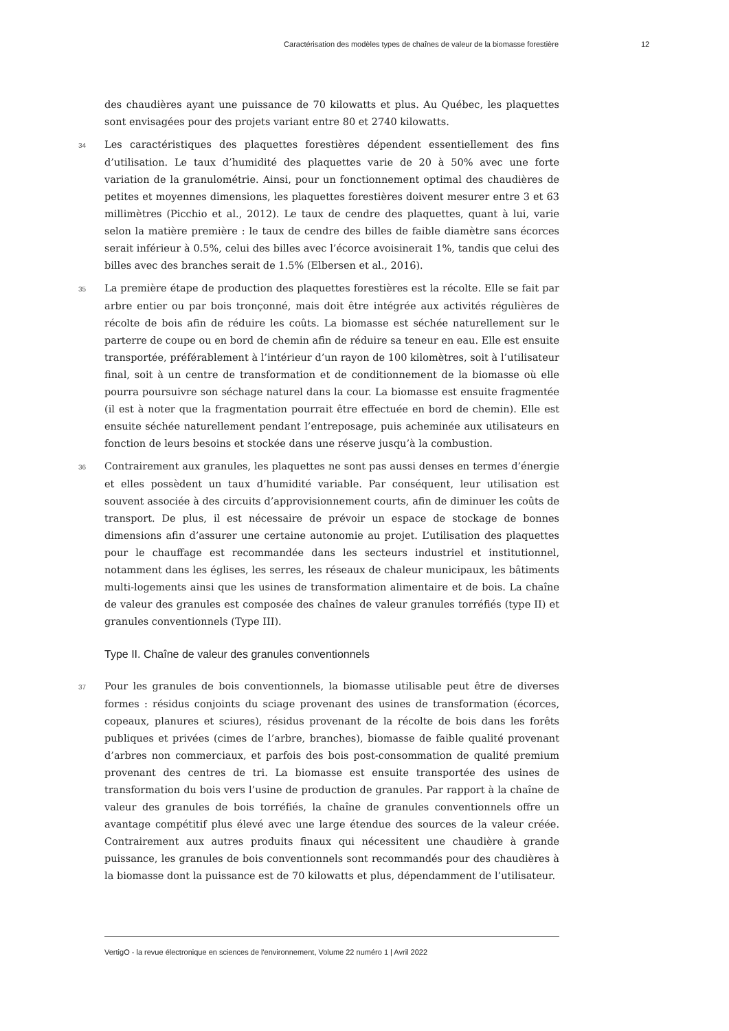Caractérisation des modèles types de chaînes de valeur de la biomasse forestière 12
des chaudières ayant une puissance de 70 kilowatts et plus. Au Québec, les plaquettes sont envisagées pour des projets variant entre 80 et 2740 kilowatts.
34 Les caractéristiques des plaquettes forestières dépendent essentiellement des fins d’utilisation. Le taux d’humidité des plaquettes varie de 20 à 50% avec une forte variation de la granulométrie. Ainsi, pour un fonctionnement optimal des chaudières de petites et moyennes dimensions, les plaquettes forestières doivent mesurer entre 3 et 63 millimètres (Picchio et al., 2012). Le taux de cendre des plaquettes, quant à lui, varie selon la matière première : le taux de cendre des billes de faible diamètre sans écorces serait inférieur à 0.5%, celui des billes avec l’écorce avoisinerait 1%, tandis que celui des billes avec des branches serait de 1.5% (Elbersen et al., 2016).
35 La première étape de production des plaquettes forestières est la récolte. Elle se fait par arbre entier ou par bois tronçonné, mais doit être intégrée aux activités régulières de récolte de bois afin de réduire les coûts. La biomasse est séchée naturellement sur le parterre de coupe ou en bord de chemin afin de réduire sa teneur en eau. Elle est ensuite transportée, préférablement à l’intérieur d’un rayon de 100 kilomètres, soit à l’utilisateur final, soit à un centre de transformation et de conditionnement de la biomasse où elle pourra poursuivre son séchage naturel dans la cour. La biomasse est ensuite fragmentée (il est à noter que la fragmentation pourrait être effectuée en bord de chemin). Elle est ensuite séchée naturellement pendant l’entreposage, puis acheminée aux utilisateurs en fonction de leurs besoins et stockée dans une réserve jusqu’à la combustion.
36 Contrairement aux granules, les plaquettes ne sont pas aussi denses en termes d’énergie et elles possèdent un taux d’humidité variable. Par conséquent, leur utilisation est souvent associée à des circuits d’approvisionnement courts, afin de diminuer les coûts de transport. De plus, il est nécessaire de prévoir un espace de stockage de bonnes dimensions afin d’assurer une certaine autonomie au projet. L’utilisation des plaquettes pour le chauffage est recommandée dans les secteurs industriel et institutionnel, notamment dans les églises, les serres, les réseaux de chaleur municipaux, les bâtiments multi-logements ainsi que les usines de transformation alimentaire et de bois. La chaîne de valeur des granules est composée des chaînes de valeur granules torréfiés (type II) et granules conventionnels (Type III).
Type II. Chaîne de valeur des granules conventionnels
37 Pour les granules de bois conventionnels, la biomasse utilisable peut être de diverses formes : résidus conjoints du sciage provenant des usines de transformation (écorces, copeaux, planures et sciures), résidus provenant de la récolte de bois dans les forêts publiques et privées (cimes de l’arbre, branches), biomasse de faible qualité provenant d’arbres non commerciaux, et parfois des bois post-consommation de qualité premium provenant des centres de tri. La biomasse est ensuite transportée des usines de transformation du bois vers l’usine de production de granules. Par rapport à la chaîne de valeur des granules de bois torréfiés, la chaîne de granules conventionnels offre un avantage compétitif plus élevé avec une large étendue des sources de la valeur créée. Contrairement aux autres produits finaux qui nécessitent une chaudière à grande puissance, les granules de bois conventionnels sont recommandés pour des chaudières à la biomasse dont la puissance est de 70 kilowatts et plus, dépendamment de l’utilisateur.
VertigO - la revue électronique en sciences de l'environnement, Volume 22 numéro 1 | Avril 2022